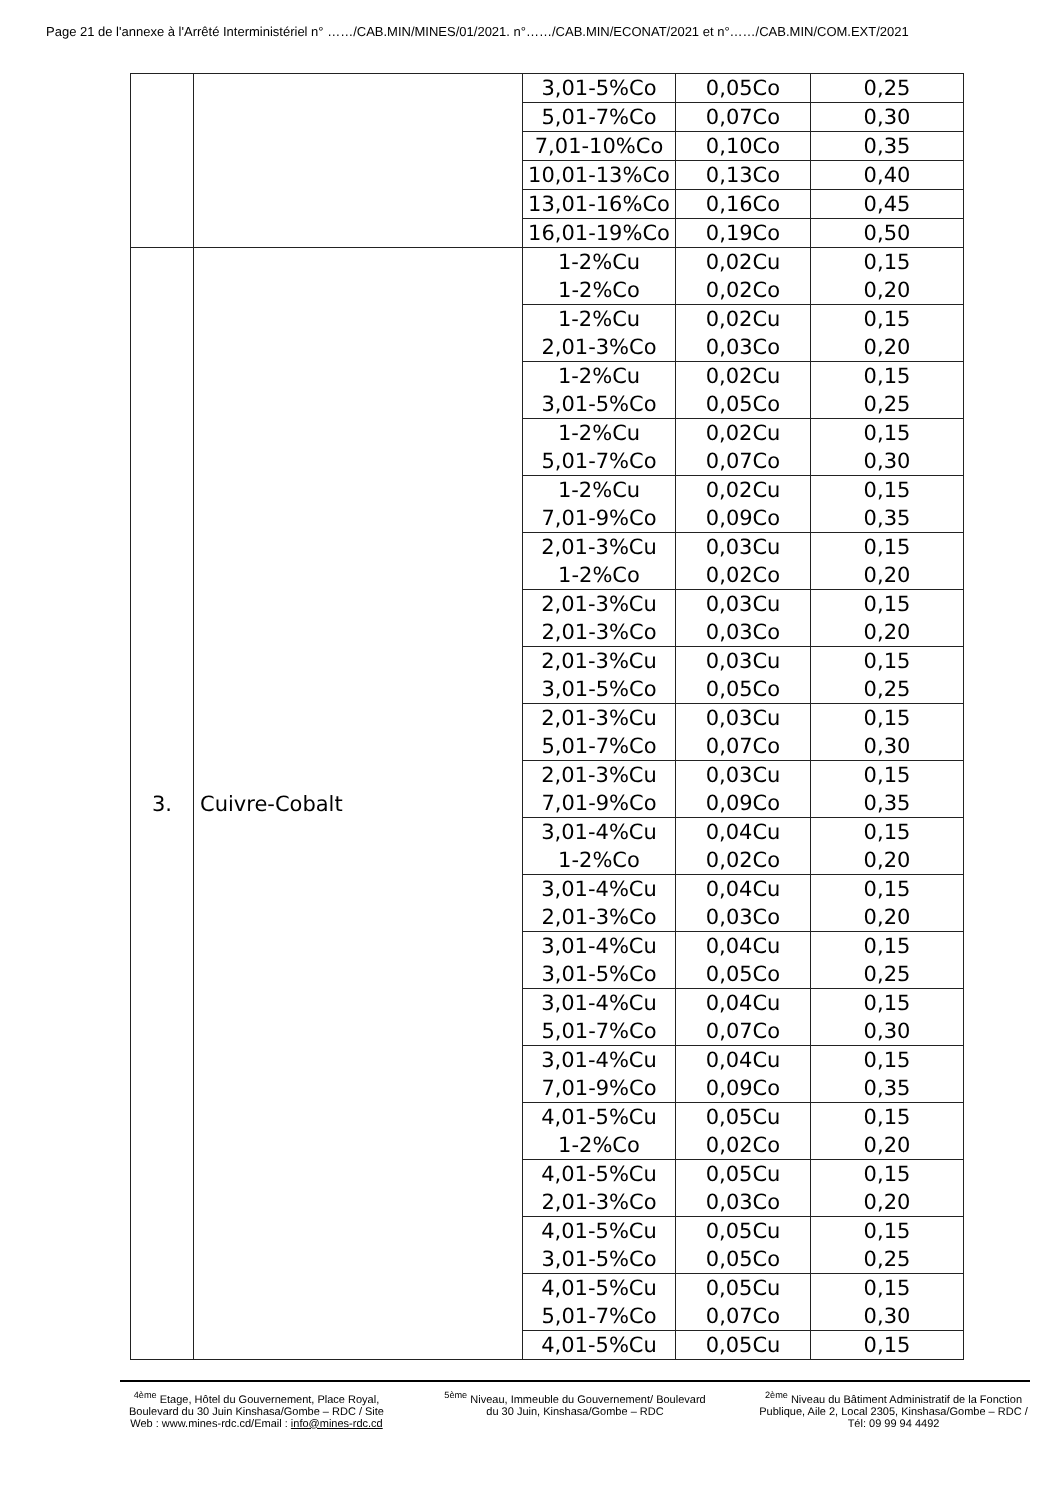Page 21 de l'annexe à l'Arrêté Interministériel n° ……/CAB.MIN/MINES/01/2021. n°……/CAB.MIN/ECONAT/2021 et n°……/CAB.MIN/COM.EXT/2021
| | | 3,01-5%Co | 0,05Co | 0,25 |
| | | 5,01-7%Co | 0,07Co | 0,30 |
| | | 7,01-10%Co | 0,10Co | 0,35 |
| | | 10,01-13%Co | 0,13Co | 0,40 |
| | | 13,01-16%Co | 0,16Co | 0,45 |
| | | 16,01-19%Co | 0,19Co | 0,50 |
| 3. | Cuivre-Cobalt | 1-2%Cu 1-2%Co | 0,02Cu 0,02Co | 0,15 0,20 |
| | | 1-2%Cu 2,01-3%Co | 0,02Cu 0,03Co | 0,15 0,20 |
| | | 1-2%Cu 3,01-5%Co | 0,02Cu 0,05Co | 0,15 0,25 |
| | | 1-2%Cu 5,01-7%Co | 0,02Cu 0,07Co | 0,15 0,30 |
| | | 1-2%Cu 7,01-9%Co | 0,02Cu 0,09Co | 0,15 0,35 |
| | | 2,01-3%Cu 1-2%Co | 0,03Cu 0,02Co | 0,15 0,20 |
| | | 2,01-3%Cu 2,01-3%Co | 0,03Cu 0,03Co | 0,15 0,20 |
| | | 2,01-3%Cu 3,01-5%Co | 0,03Cu 0,05Co | 0,15 0,25 |
| | | 2,01-3%Cu 5,01-7%Co | 0,03Cu 0,07Co | 0,15 0,30 |
| | | 2,01-3%Cu 7,01-9%Co | 0,03Cu 0,09Co | 0,15 0,35 |
| | | 3,01-4%Cu 1-2%Co | 0,04Cu 0,02Co | 0,15 0,20 |
| | | 3,01-4%Cu 2,01-3%Co | 0,04Cu 0,03Co | 0,15 0,20 |
| | | 3,01-4%Cu 3,01-5%Co | 0,04Cu 0,05Co | 0,15 0,25 |
| | | 3,01-4%Cu 5,01-7%Co | 0,04Cu 0,07Co | 0,15 0,30 |
| | | 3,01-4%Cu 7,01-9%Co | 0,04Cu 0,09Co | 0,15 0,35 |
| | | 4,01-5%Cu 1-2%Co | 0,05Cu 0,02Co | 0,15 0,20 |
| | | 4,01-5%Cu 2,01-3%Co | 0,05Cu 0,03Co | 0,15 0,20 |
| | | 4,01-5%Cu 3,01-5%Co | 0,05Cu 0,05Co | 0,15 0,25 |
| | | 4,01-5%Cu 5,01-7%Co | 0,05Cu 0,07Co | 0,15 0,30 |
| | | 4,01-5%Cu | 0,05Cu | 0,15 |
<sup>4ème</sup> Etage, Hôtel du Gouvernement, Place Royal, Boulevard du 30 Juin Kinshasa/Gombe – RDC / Site Web : www.mines-rdc.cd/Email : info@mines-rdc.cd
<sup>5ème</sup> Niveau, Immeuble du Gouvernement/ Boulevard du 30 Juin, Kinshasa/Gombe – RDC
<sup>2ème</sup> Niveau du Bâtiment Administratif de la Fonction Publique, Aile 2, Local 2305, Kinshasa/Gombe – RDC / Tél: 09 99 94 4492